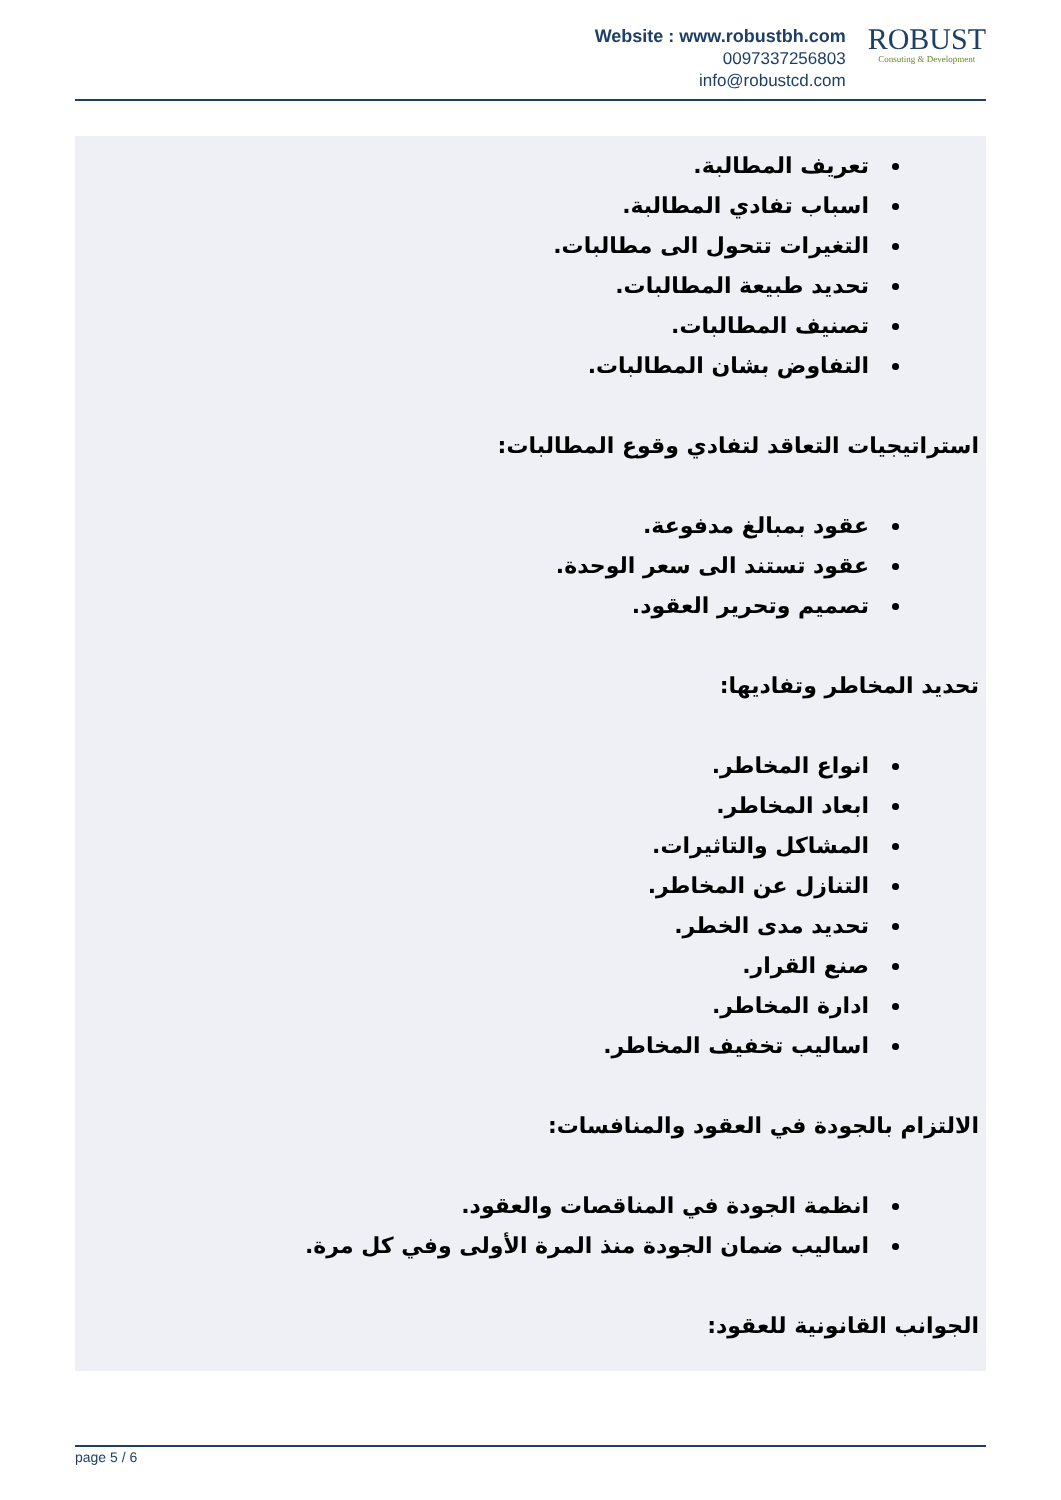Website : www.robustbh.com
0097337256803
info@robustcd.com
ROBUST
Consuting & Development
تعريف المطالبة.
اسباب تفادي المطالبة.
التغيرات تتحول الى مطالبات.
تحديد طبيعة المطالبات.
تصنيف المطالبات.
التفاوض بشان المطالبات.
استراتيجيات التعاقد لتفادي وقوع المطالبات:
عقود بمبالغ مدفوعة.
عقود تستند الى سعر الوحدة.
تصميم وتحرير العقود.
تحديد المخاطر وتفاديها:
انواع المخاطر.
ابعاد المخاطر.
المشاكل والتاثيرات.
التنازل عن المخاطر.
تحديد مدى الخطر.
صنع القرار.
ادارة المخاطر.
اساليب تخفيف المخاطر.
الالتزام بالجودة في العقود والمنافسات:
انظمة الجودة في المناقصات والعقود.
اساليب ضمان الجودة منذ المرة الأولى وفي كل مرة.
الجوانب القانونية للعقود:
page 5 / 6